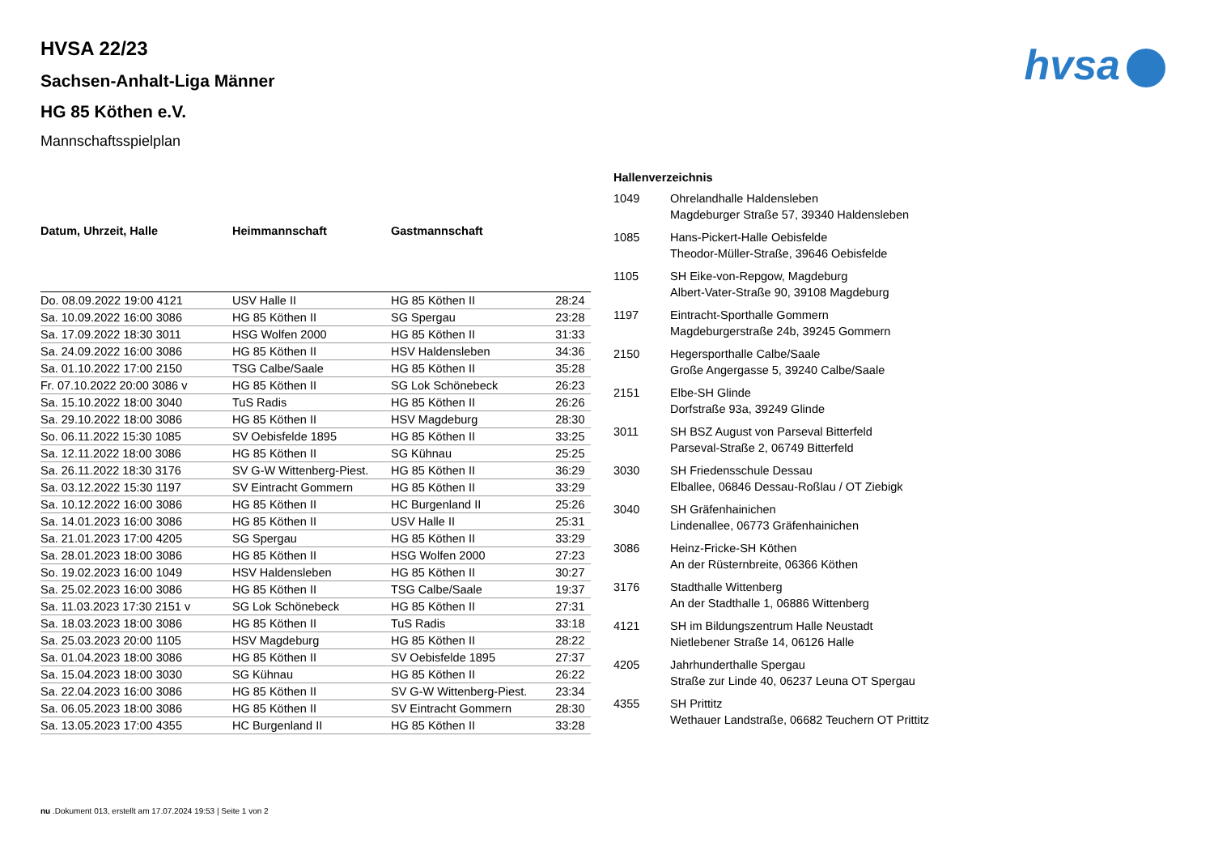hvsa
HVSA 22/23
Sachsen-Anhalt-Liga Männer
HG 85 Köthen e.V.
Mannschaftsspielplan
| Datum, Uhrzeit, Halle | Heimmannschaft | Gastmannschaft | |
| --- | --- | --- | --- |
| Do. 08.09.2022 19:00 4121 | USV Halle II | HG 85 Köthen II | 28:24 |
| Sa. 10.09.2022 16:00 3086 | HG 85 Köthen II | SG Spergau | 23:28 |
| Sa. 17.09.2022 18:30 3011 | HSG Wolfen 2000 | HG 85 Köthen II | 31:33 |
| Sa. 24.09.2022 16:00 3086 | HG 85 Köthen II | HSV Haldensleben | 34:36 |
| Sa. 01.10.2022 17:00 2150 | TSG Calbe/Saale | HG 85 Köthen II | 35:28 |
| Fr. 07.10.2022 20:00 3086 v | HG 85 Köthen II | SG Lok Schönebeck | 26:23 |
| Sa. 15.10.2022 18:00 3040 | TuS Radis | HG 85 Köthen II | 26:26 |
| Sa. 29.10.2022 18:00 3086 | HG 85 Köthen II | HSV Magdeburg | 28:30 |
| So. 06.11.2022 15:30 1085 | SV Oebisfelde 1895 | HG 85 Köthen II | 33:25 |
| Sa. 12.11.2022 18:00 3086 | HG 85 Köthen II | SG Kühnau | 25:25 |
| Sa. 26.11.2022 18:30 3176 | SV G-W Wittenberg-Piest. | HG 85 Köthen II | 36:29 |
| Sa. 03.12.2022 15:30 1197 | SV Eintracht Gommern | HG 85 Köthen II | 33:29 |
| Sa. 10.12.2022 16:00 3086 | HG 85 Köthen II | HC Burgenland II | 25:26 |
| Sa. 14.01.2023 16:00 3086 | HG 85 Köthen II | USV Halle II | 25:31 |
| Sa. 21.01.2023 17:00 4205 | SG Spergau | HG 85 Köthen II | 33:29 |
| Sa. 28.01.2023 18:00 3086 | HG 85 Köthen II | HSG Wolfen 2000 | 27:23 |
| So. 19.02.2023 16:00 1049 | HSV Haldensleben | HG 85 Köthen II | 30:27 |
| Sa. 25.02.2023 16:00 3086 | HG 85 Köthen II | TSG Calbe/Saale | 19:37 |
| Sa. 11.03.2023 17:30 2151 v | SG Lok Schönebeck | HG 85 Köthen II | 27:31 |
| Sa. 18.03.2023 18:00 3086 | HG 85 Köthen II | TuS Radis | 33:18 |
| Sa. 25.03.2023 20:00 1105 | HSV Magdeburg | HG 85 Köthen II | 28:22 |
| Sa. 01.04.2023 18:00 3086 | HG 85 Köthen II | SV Oebisfelde 1895 | 27:37 |
| Sa. 15.04.2023 18:00 3030 | SG Kühnau | HG 85 Köthen II | 26:22 |
| Sa. 22.04.2023 16:00 3086 | HG 85 Köthen II | SV G-W Wittenberg-Piest. | 23:34 |
| Sa. 06.05.2023 18:00 3086 | HG 85 Köthen II | SV Eintracht Gommern | 28:30 |
| Sa. 13.05.2023 17:00 4355 | HC Burgenland II | HG 85 Köthen II | 33:28 |
| Hallenverzeichnis | |
| --- | --- |
| 1049 | Ohrelandhalle Haldensleben Magdeburger Straße 57, 39340 Haldensleben |
| 1085 | Hans-Pickert-Halle Oebisfelde Theodor-Müller-Straße, 39646 Oebisfelde |
| 1105 | SH Eike-von-Repgow, Magdeburg Albert-Vater-Straße 90, 39108 Magdeburg |
| 1197 | Eintracht-Sporthalle Gommern Magdeburgerstraße 24b, 39245 Gommern |
| 2150 | Hegersporthalle Calbe/Saale Große Angergasse 5, 39240 Calbe/Saale |
| 2151 | Elbe-SH Glinde Dorfstraße 93a, 39249 Glinde |
| 3011 | SH BSZ August von Parseval Bitterfeld Parseval-Straße 2, 06749 Bitterfeld |
| 3030 | SH Friedensschule Dessau Elballee, 06846 Dessau-Roßlau / OT Ziebigk |
| 3040 | SH Gräfenhainichen Lindenallee, 06773 Gräfenhainichen |
| 3086 | Heinz-Fricke-SH Köthen An der Rüsternbreite, 06366 Köthen |
| 3176 | Stadthalle Wittenberg An der Stadthalle 1, 06886 Wittenberg |
| 4121 | SH im Bildungszentrum Halle Neustadt Nietlebener Straße 14, 06126 Halle |
| 4205 | Jahrhunderthalle Spergau Straße zur Linde 40, 06237 Leuna OT Spergau |
| 4355 | SH Prittitz Wethauer Landstraße, 06682 Teuchern OT Prittitz |
nu .Dokument 013, erstellt am 17.07.2024 19:53 | Seite 1 von 2